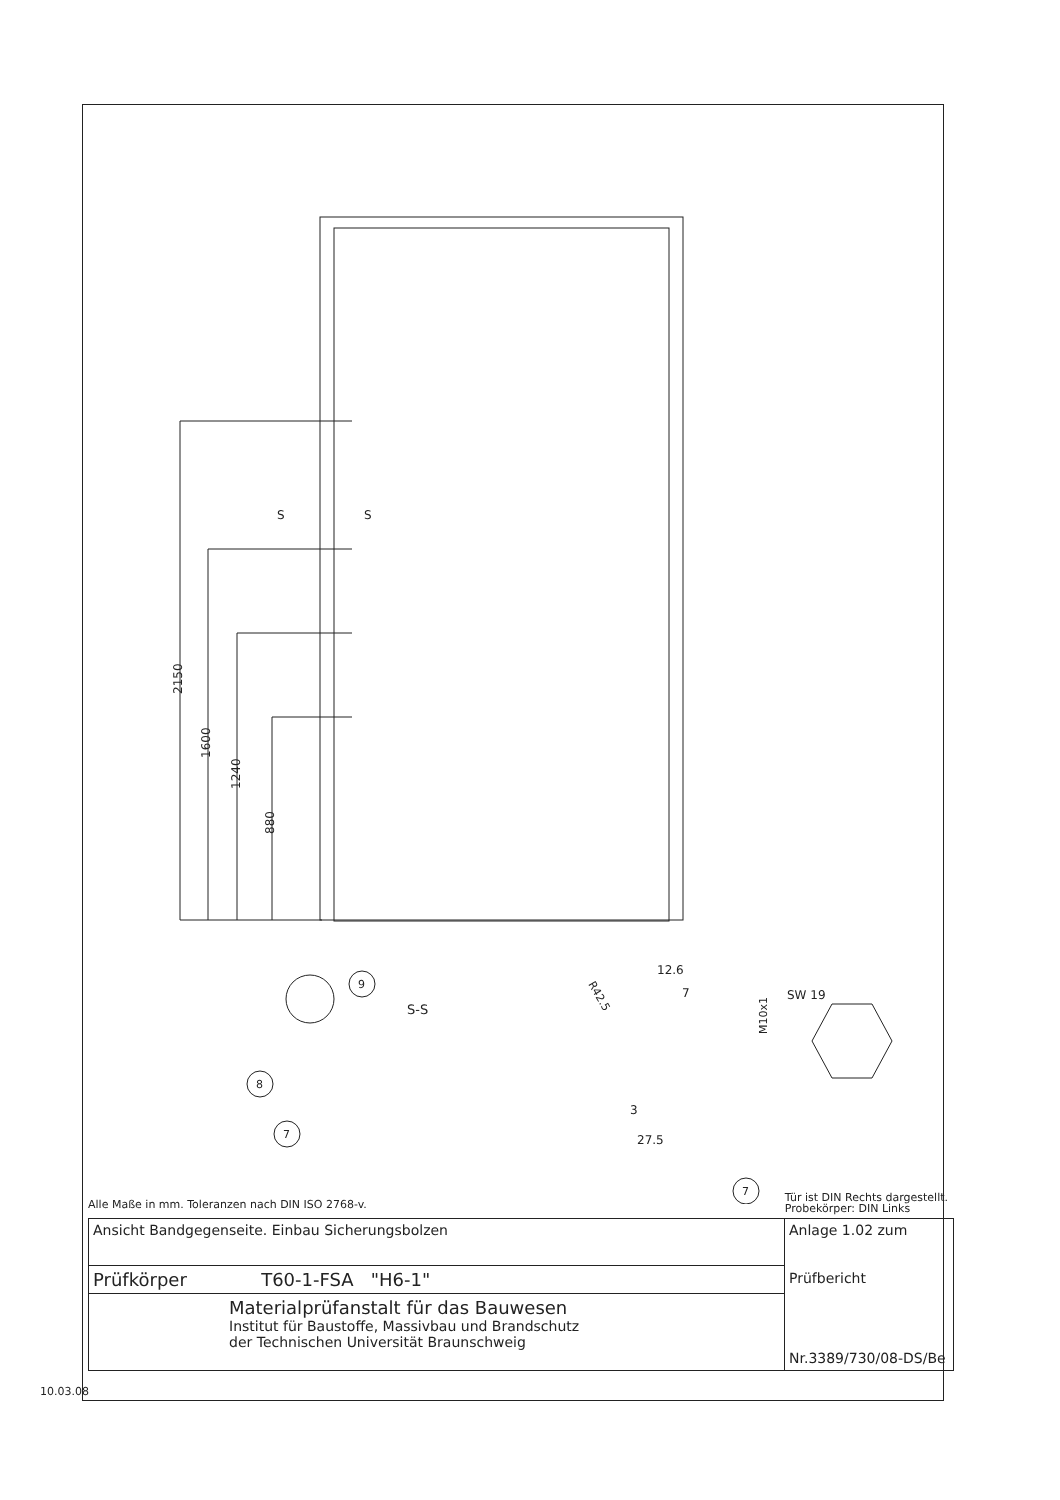2150
1600
1240
880
S
S
S-S
9
8
7
12.6
7
M10x1
R42.5
3
27.5
SW 19
7
Alle Maße in mm. Toleranzen nach DIN ISO 2768-v.
Tür ist DIN Rechts dargestellt.
Probekörper: DIN Links
| Ansicht Bandgegenseite. Einbau Sicherungsbolzen | Anlage 1.02 zum Prüfbericht Nr.3389/730/08-DS/Be |
| Prüfkörper T60-1-FSA "H6-1" | |
| Materialprüfanstalt für das Bauwesen Institut für Baustoffe, Massivbau und Brandschutz der Technischen Universität Braunschweig | |
10.03.08